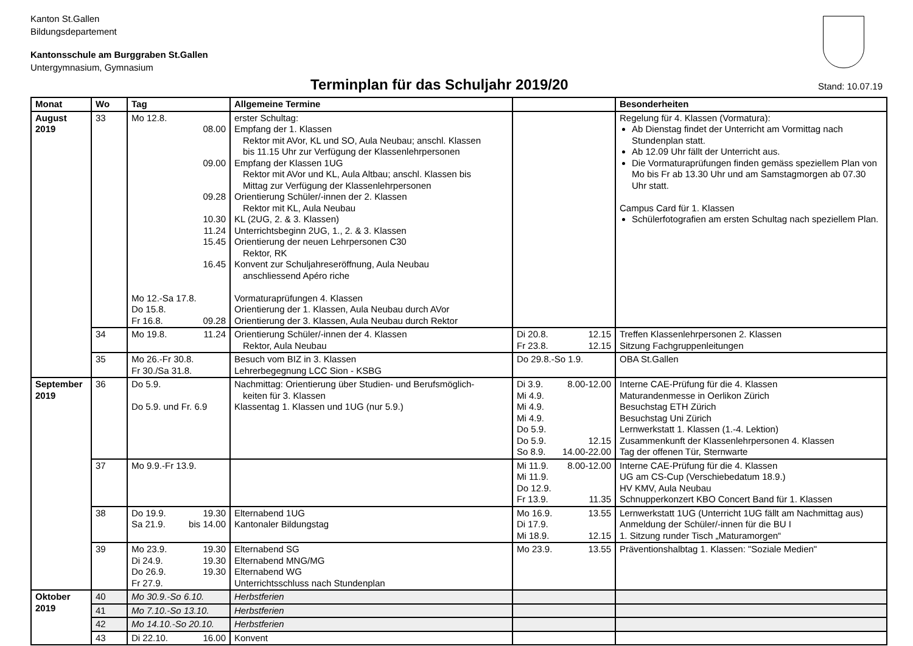Kanton St.Gallen
Bildungsdepartement
Kantonsschule am Burggraben St.Gallen
Untergymnasium, Gymnasium
Terminplan für das Schuljahr 2019/20
Stand: 10.07.19
| Monat | Wo | Tag | Allgemeine Termine | | Besonderheiten |
| --- | --- | --- | --- | --- | --- |
| August 2019 | 33 | Mo 12.8. 08.00 09.00 09.28 10.30 11.24 15.45 16.45 Mo 12.-Sa 17.8. Do 15.8. Fr 16.8. 09.28 | erster Schultag: Empfang der 1. Klassen Rektor mit AVor, KL und SO, Aula Neubau; anschl. Klassen bis 11.15 Uhr zur Verfügung der Klassenlehrpersonen Empfang der Klassen 1UG Rektor mit AVor und KL, Aula Altbau; anschl. Klassen bis Mittag zur Verfügung der Klassenlehrpersonen Orientierung Schüler/-innen der 2. Klassen Rektor mit KL, Aula Neubau KL (2UG, 2. & 3. Klassen) Unterrichtsbeginn 2UG, 1., 2. & 3. Klassen Orientierung der neuen Lehrpersonen C30 Rektor, RK Konvent zur Schuljahreseröffnung, Aula Neubau anschliessend Apéro riche Vormaturaprüfungen 4. Klassen Orientierung der 1. Klassen, Aula Neubau durch AVor Orientierung der 3. Klassen, Aula Neubau durch Rektor | | Regelung für 4. Klassen (Vormatura): Ab Dienstag findet der Unterricht am Vormittag nach Stundenplan statt. Ab 12.09 Uhr fällt der Unterricht aus. Die Vormaturaprüfungen finden gemäss speziellem Plan von Mo bis Fr ab 13.30 Uhr und am Samstagmorgen ab 07.30 Uhr statt. Campus Card für 1. Klassen Schülerfotografien am ersten Schultag nach speziellem Plan. |
| | 34 | Mo 19.8. 11.24 | Orientierung Schüler/-innen der 4. Klassen Rektor, Aula Neubau | Di 20.8. 12.15 Fr 23.8. 12.15 | Treffen Klassenlehrpersonen 2. Klassen Sitzung Fachgruppenleitungen |
| | 35 | Mo 26.-Fr 30.8. Fr 30./Sa 31.8. | Besuch vom BIZ in 3. Klassen Lehrerbegegnung LCC Sion - KSBG | Do 29.8.-So 1.9. | OBA St.Gallen |
| September 2019 | 36 | Do 5.9. Do 5.9. und Fr. 6.9 | Nachmittag: Orientierung über Studien- und Berufsmöglich- keiten für 3. Klassen Klassentag 1. Klassen und 1UG (nur 5.9.) | Di 3.9. 8.00-12.00 Mi 4.9. Mi 4.9. Mi 4.9. Do 5.9. Do 5.9. 12.15 So 8.9. 14.00-22.00 | Interne CAE-Prüfung für die 4. Klassen Maturandenmesse in Oerlikon Zürich Besuchstag ETH Zürich Besuchstag Uni Zürich Lernwerkstatt 1. Klassen (1.-4. Lektion) Zusammenkunft der Klassenlehrpersonen 4. Klassen Tag der offenen Tür, Sternwarte |
| | 37 | Mo 9.9.-Fr 13.9. | | Mi 11.9. 8.00-12.00 Mi 11.9. Do 12.9. Fr 13.9. 11.35 | Interne CAE-Prüfung für die 4. Klassen UG am CS-Cup (Verschiebedatum 18.9.) HV KMV, Aula Neubau Schnupperkonzert KBO Concert Band für 1. Klassen |
| | 38 | Do 19.9. 19.30 Sa 21.9. bis 14.00 | Elternabend 1UG Kantonaler Bildungstag | Mo 16.9. 13.55 Di 17.9. Mi 18.9. 12.15 | Lernwerkstatt 1UG (Unterricht 1UG fällt am Nachmittag aus) Anmeldung der Schüler/-innen für die BU I 1. Sitzung runder Tisch „Maturamorgen“ |
| | 39 | Mo 23.9. 19.30 Di 24.9. 19.30 Do 26.9. 19.30 Fr 27.9. | Elternabend SG Elternabend MNG/MG Elternabend WG Unterrichtsschluss nach Stundenplan | Mo 23.9. 13.55 | Präventionshalbtag 1. Klassen: "Soziale Medien" |
| Oktober 2019 | 40 | Mo 30.9.-So 6.10. | Herbstferien | | |
| | 41 | Mo 7.10.-So 13.10. | Herbstferien | | |
| | 42 | Mo 14.10.-So 20.10. | Herbstferien | | |
| | 43 | Di 22.10. 16.00 | Konvent | | |